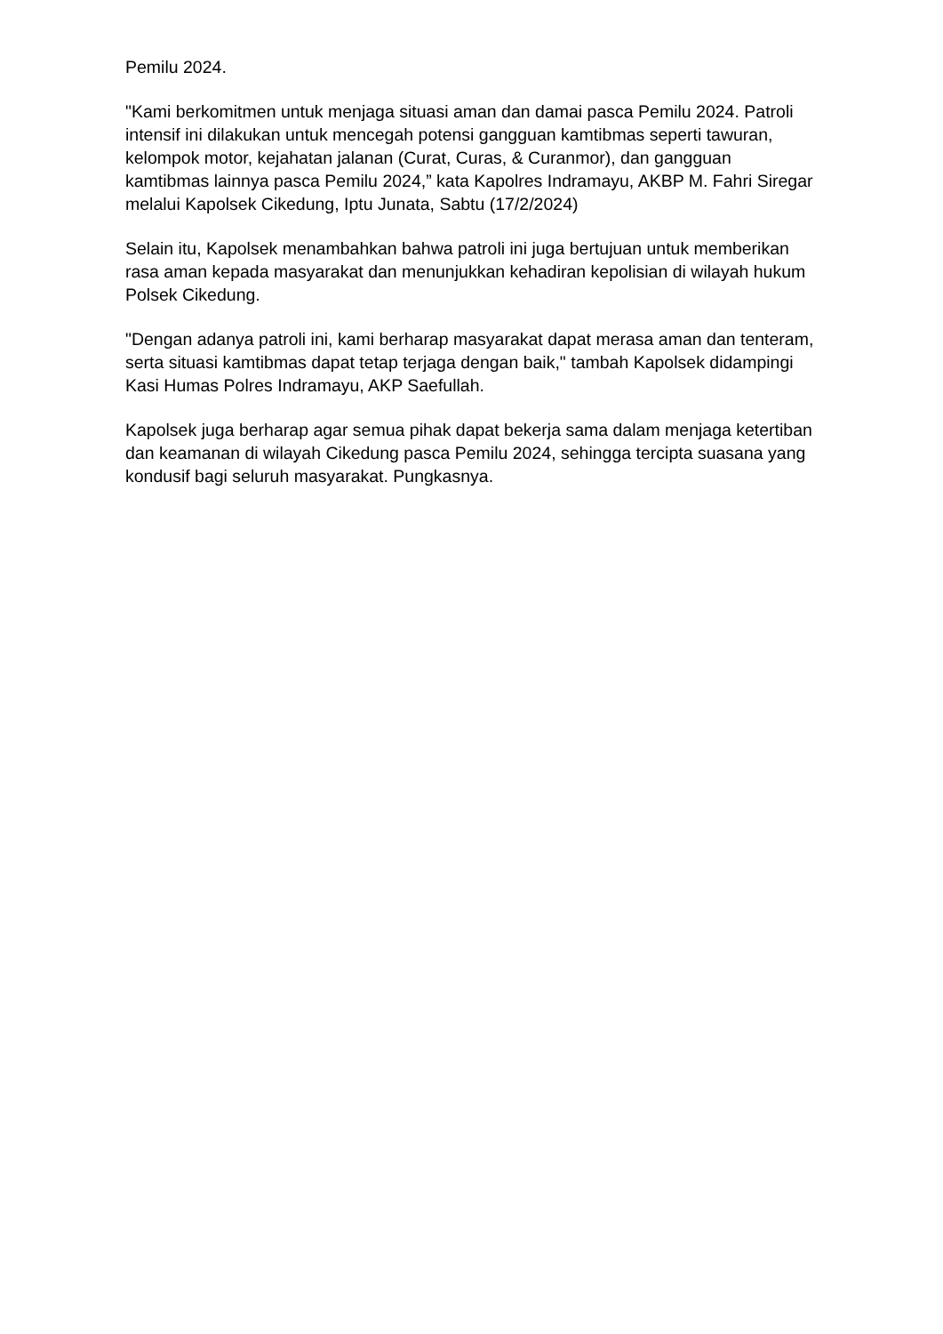Pemilu 2024.
"Kami berkomitmen untuk menjaga situasi aman dan damai pasca Pemilu 2024. Patroli intensif ini dilakukan untuk mencegah potensi gangguan kamtibmas seperti tawuran, kelompok motor, kejahatan jalanan (Curat, Curas, & Curanmor), dan gangguan kamtibmas lainnya pasca Pemilu 2024,” kata Kapolres Indramayu, AKBP M. Fahri Siregar melalui Kapolsek Cikedung, Iptu Junata, Sabtu (17/2/2024)
Selain itu, Kapolsek menambahkan bahwa patroli ini juga bertujuan untuk memberikan rasa aman kepada masyarakat dan menunjukkan kehadiran kepolisian di wilayah hukum Polsek Cikedung.
"Dengan adanya patroli ini, kami berharap masyarakat dapat merasa aman dan tenteram, serta situasi kamtibmas dapat tetap terjaga dengan baik," tambah Kapolsek didampingi Kasi Humas Polres Indramayu, AKP Saefullah.
Kapolsek juga berharap agar semua pihak dapat bekerja sama dalam menjaga ketertiban dan keamanan di wilayah Cikedung pasca Pemilu 2024, sehingga tercipta suasana yang kondusif bagi seluruh masyarakat. Pungkasnya.